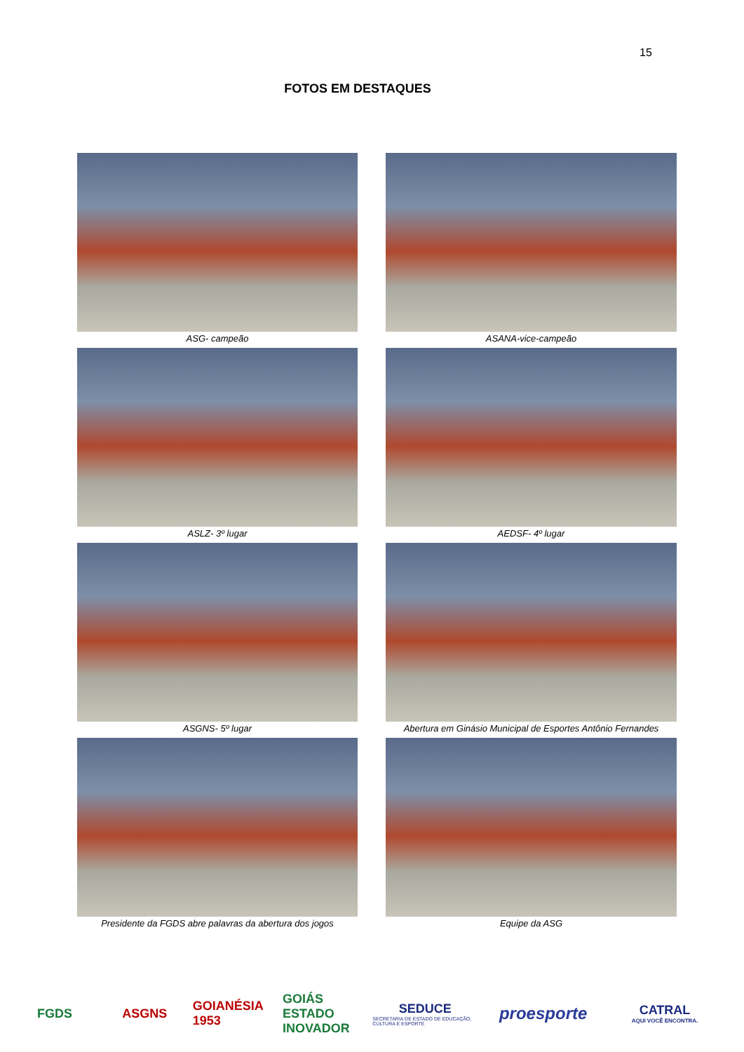15
FOTOS EM DESTAQUES
ASG- campeão
ASANA-vice-campeão
ASLZ- 3º lugar
AEDSF- 4º lugar
ASGNS- 5º lugar
Abertura em Ginásio Municipal de Esportes Antônio Fernandes
Presidente da FGDS abre palavras da abertura dos jogos
Equipe da ASG
FGDS ASGNS
GOIANÉSIA 1953
GOIÁS
ESTADO INOVADOR
SEDUCE
SECRETARIA DE ESTADO DE EDUCAÇÃO, CULTURA E ESPORTE
proesporte
CATRAL
AQUI VOCÊ ENCONTRA.